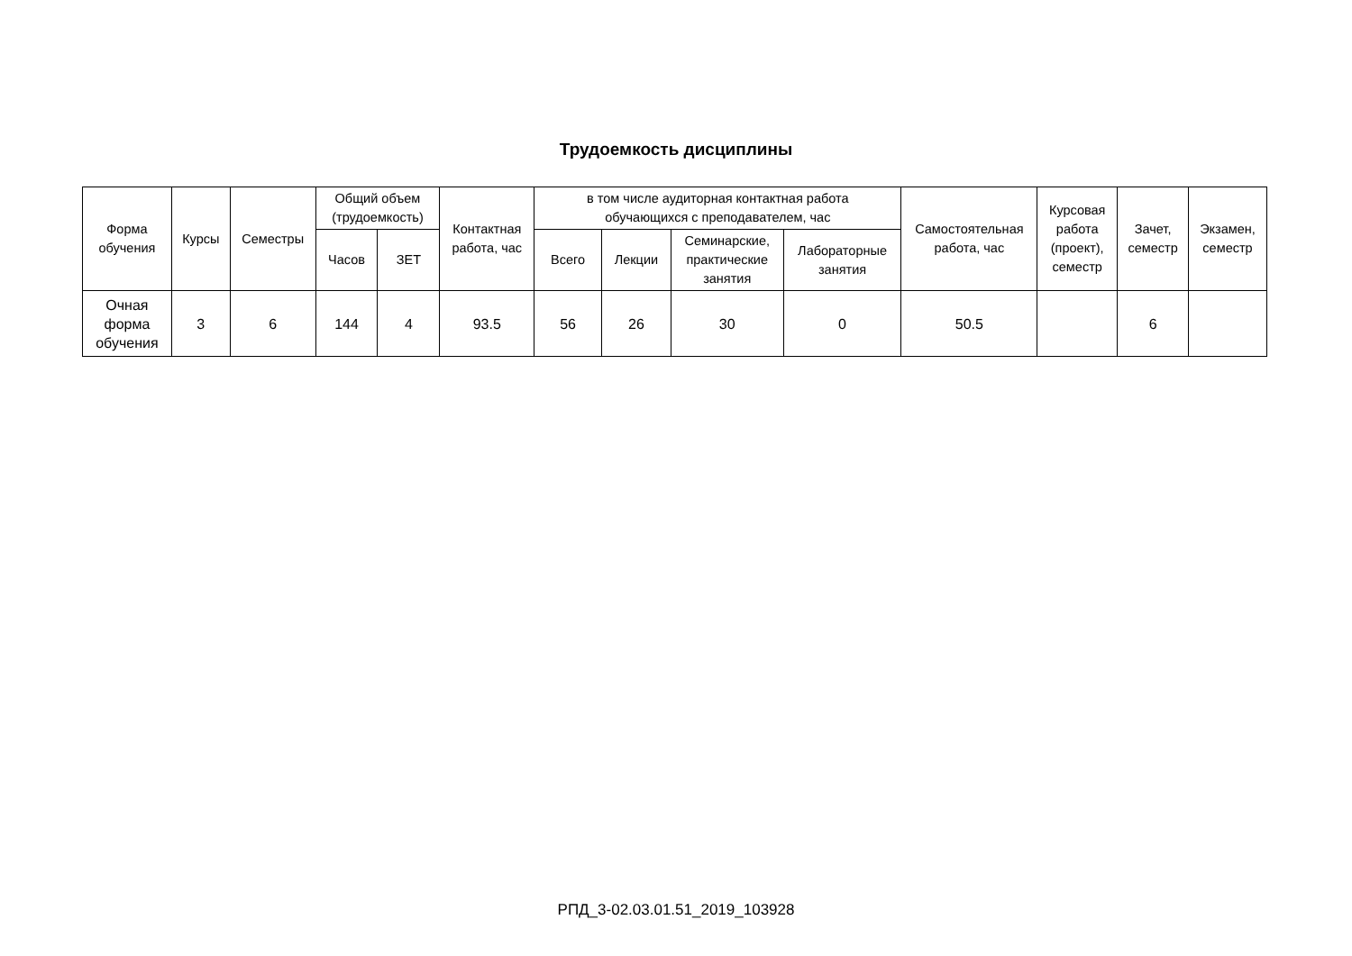Трудоемкость дисциплины
| Форма обучения | Курсы | Семестры | Общий объем (трудоемкость) | | Контактная работа, час | в том числе аудиторная контактная работа обучающихся с преподавателем, час | | | | Самостоятельная работа, час | Курсовая работа (проект), семестр | Зачет, семестр | Экзамен, семестр |
| --- | --- | --- | --- | --- | --- | --- | --- | --- | --- | --- | --- | --- | --- |
| | | | Часов | ЗЕТ | | Всего | Лекции | Семинарские, практические занятия | Лабораторные занятия | | | | |
| Очная форма обучения | 3 | 6 | 144 | 4 | 93.5 | 56 | 26 | 30 | 0 | 50.5 | | 6 | |
РПД_3-02.03.01.51_2019_103928